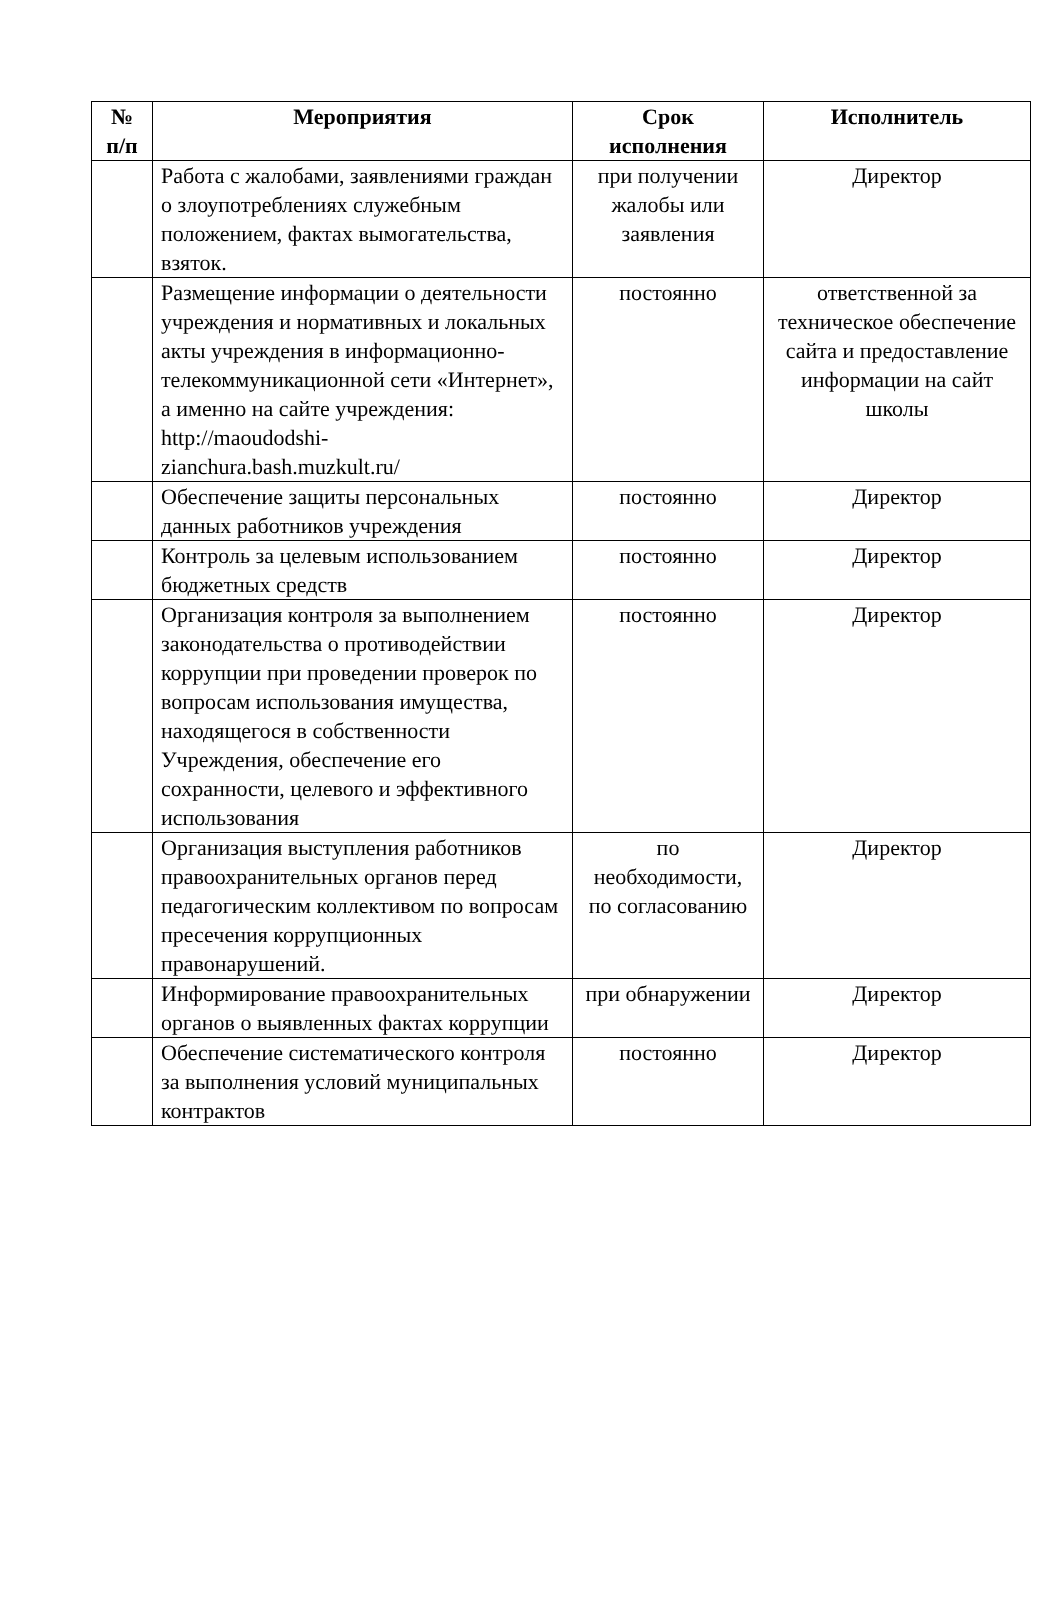| № п/п | Мероприятия | Срок исполнения | Исполнитель |
| --- | --- | --- | --- |
| | Работа с жалобами, заявлениями граждан о злоупотреблениях служебным положением, фактах вымогательства, взяток. | при получении жалобы или заявления | Директор |
| | Размещение информации о деятельности учреждения и нормативных и локальных акты учреждения в информационно-телекоммуникационной сети «Интернет», а именно на сайте учреждения: http://maoudodshi-zianchura.bash.muzkult.ru/ | постоянно | ответственной за техническое обеспечение сайта и предоставление информации на сайт школы |
| | Обеспечение защиты персональных данных работников учреждения | постоянно | Директор |
| | Контроль за целевым использованием бюджетных средств | постоянно | Директор |
| | Организация контроля за выполнением законодательства о противодействии коррупции при проведении проверок по вопросам использования имущества, находящегося в собственности Учреждения, обеспечение его сохранности, целевого и эффективного использования | постоянно | Директор |
| | Организация выступления работников правоохранительных органов перед педагогическим коллективом по вопросам пресечения коррупционных правонарушений. | по необходимости, по согласованию | Директор |
| | Информирование правоохранительных органов о выявленных фактах коррупции | при обнаружении | Директор |
| | Обеспечение систематического контроля за выполнения условий муниципальных контрактов | постоянно | Директор |